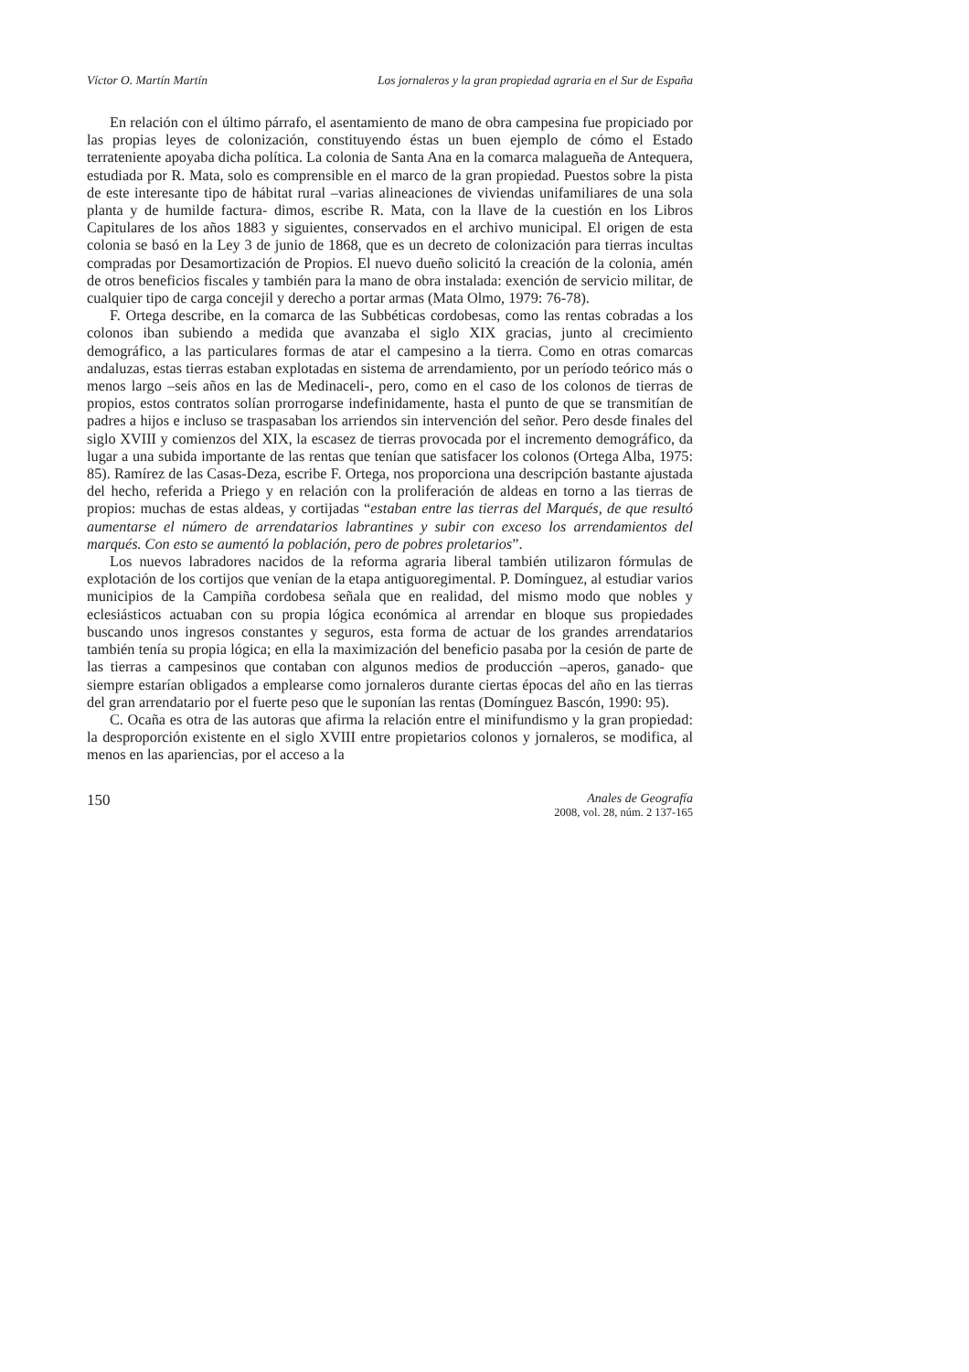Víctor O. Martín Martín Los jornaleros y la gran propiedad agraria en el Sur de España
En relación con el último párrafo, el asentamiento de mano de obra campesina fue propiciado por las propias leyes de colonización, constituyendo éstas un buen ejemplo de cómo el Estado terrateniente apoyaba dicha política. La colonia de Santa Ana en la comarca malagueña de Antequera, estudiada por R. Mata, solo es comprensible en el marco de la gran propiedad. Puestos sobre la pista de este interesante tipo de hábitat rural –varias alineaciones de viviendas unifamiliares de una sola planta y de humilde factura- dimos, escribe R. Mata, con la llave de la cuestión en los Libros Capitulares de los años 1883 y siguientes, conservados en el archivo municipal. El origen de esta colonia se basó en la Ley 3 de junio de 1868, que es un decreto de colonización para tierras incultas compradas por Desamortización de Propios. El nuevo dueño solicitó la creación de la colonia, amén de otros beneficios fiscales y también para la mano de obra instalada: exención de servicio militar, de cualquier tipo de carga concejil y derecho a portar armas (Mata Olmo, 1979: 76-78).
F. Ortega describe, en la comarca de las Subbéticas cordobesas, como las rentas cobradas a los colonos iban subiendo a medida que avanzaba el siglo XIX gracias, junto al crecimiento demográfico, a las particulares formas de atar el campesino a la tierra. Como en otras comarcas andaluzas, estas tierras estaban explotadas en sistema de arrendamiento, por un período teórico más o menos largo –seis años en las de Medinaceli-, pero, como en el caso de los colonos de tierras de propios, estos contratos solían prorrogarse indefinidamente, hasta el punto de que se transmitían de padres a hijos e incluso se traspasaban los arriendos sin intervención del señor. Pero desde finales del siglo XVIII y comienzos del XIX, la escasez de tierras provocada por el incremento demográfico, da lugar a una subida importante de las rentas que tenían que satisfacer los colonos (Ortega Alba, 1975: 85). Ramírez de las Casas-Deza, escribe F. Ortega, nos proporciona una descripción bastante ajustada del hecho, referida a Priego y en relación con la proliferación de aldeas en torno a las tierras de propios: muchas de estas aldeas, y cortijadas “estaban entre las tierras del Marqués, de que resultó aumentarse el número de arrendatarios labrantines y subir con exceso los arrendamientos del marqués. Con esto se aumentó la población, pero de pobres proletarios”.
Los nuevos labradores nacidos de la reforma agraria liberal también utilizaron fórmulas de explotación de los cortijos que venían de la etapa antiguoregimental. P. Domínguez, al estudiar varios municipios de la Campiña cordobesa señala que en realidad, del mismo modo que nobles y eclesiásticos actuaban con su propia lógica económica al arrendar en bloque sus propiedades buscando unos ingresos constantes y seguros, esta forma de actuar de los grandes arrendatarios también tenía su propia lógica; en ella la maximización del beneficio pasaba por la cesión de parte de las tierras a campesinos que contaban con algunos medios de producción –aperos, ganado- que siempre estarían obligados a emplearse como jornaleros durante ciertas épocas del año en las tierras del gran arrendatario por el fuerte peso que le suponían las rentas (Domínguez Bascón, 1990: 95).
C. Ocaña es otra de las autoras que afirma la relación entre el minifundismo y la gran propiedad: la desproporción existente en el siglo XVIII entre propietarios colonos y jornaleros, se modifica, al menos en las apariencias, por el acceso a la
150
Anales de Geografía
2008, vol. 28, núm. 2 137-165